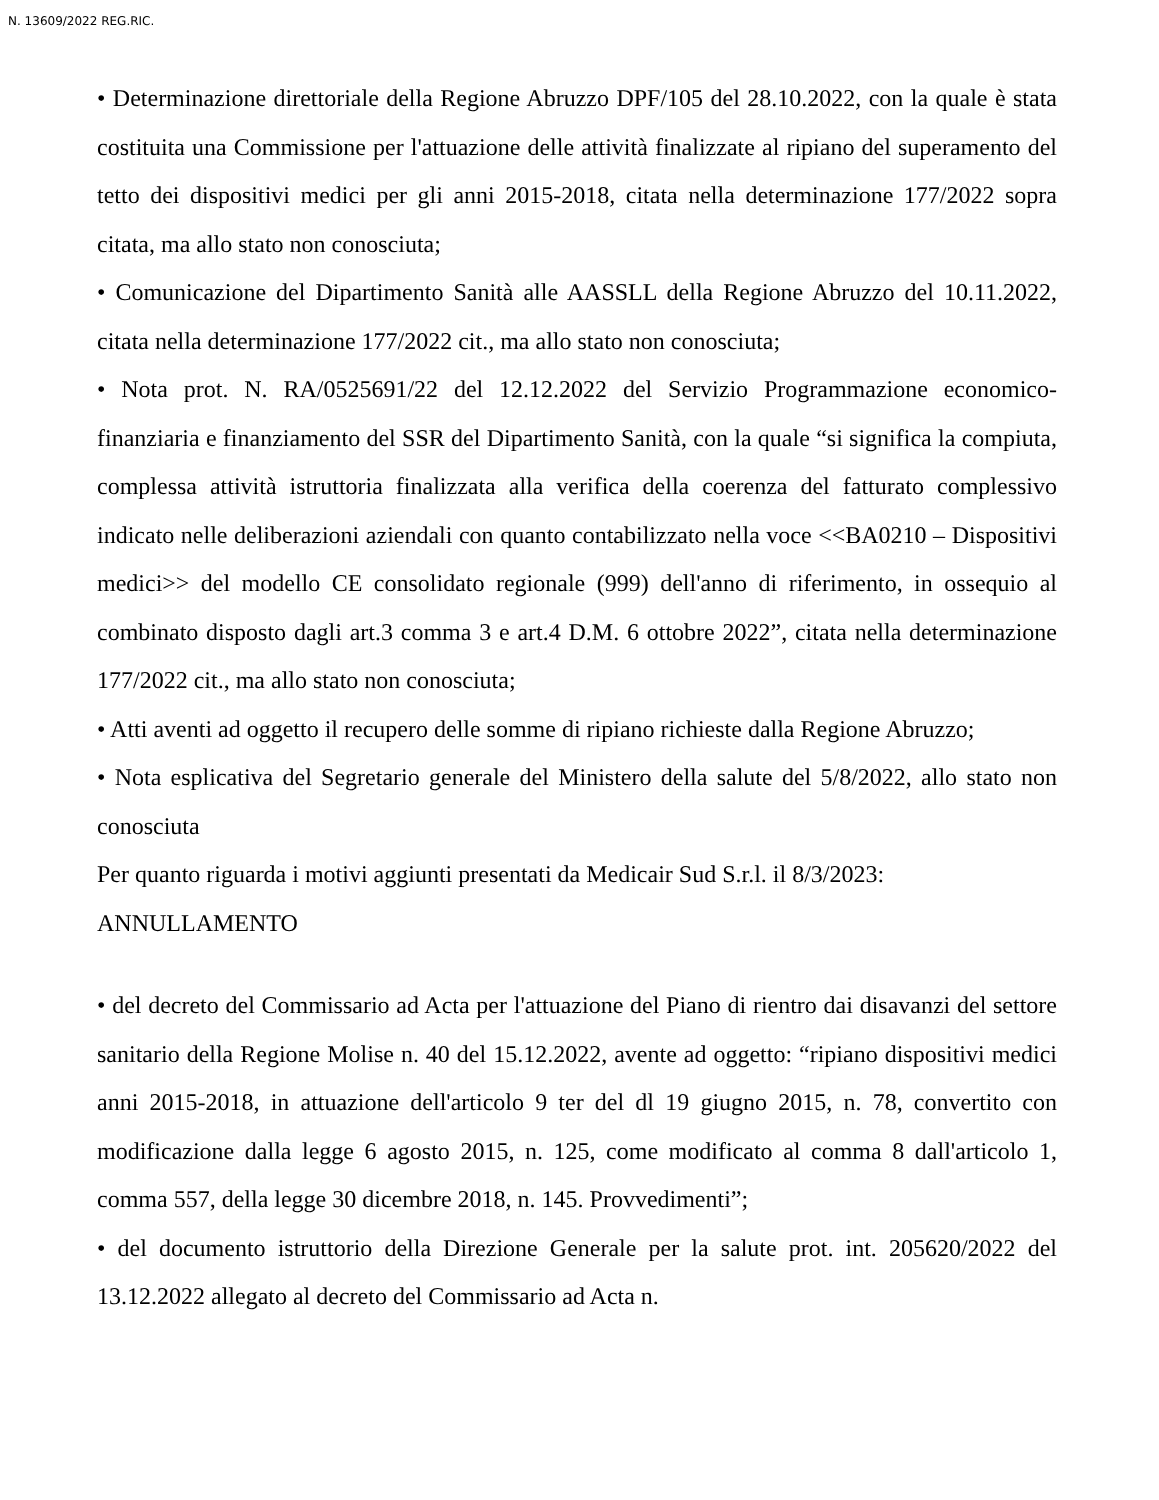N. 13609/2022 REG.RIC.
• Determinazione direttoriale della Regione Abruzzo DPF/105 del 28.10.2022, con la quale è stata costituita una Commissione per l'attuazione delle attività finalizzate al ripiano del superamento del tetto dei dispositivi medici per gli anni 2015-2018, citata nella determinazione 177/2022 sopra citata, ma allo stato non conosciuta;
• Comunicazione del Dipartimento Sanità alle AASSLL della Regione Abruzzo del 10.11.2022, citata nella determinazione 177/2022 cit., ma allo stato non conosciuta;
• Nota prot. N. RA/0525691/22 del 12.12.2022 del Servizio Programmazione economico-finanziaria e finanziamento del SSR del Dipartimento Sanità, con la quale “si significa la compiuta, complessa attività istruttoria finalizzata alla verifica della coerenza del fatturato complessivo indicato nelle deliberazioni aziendali con quanto contabilizzato nella voce <<BA0210 – Dispositivi medici>> del modello CE consolidato regionale (999) dell'anno di riferimento, in ossequio al combinato disposto dagli art.3 comma 3 e art.4 D.M. 6 ottobre 2022”, citata nella determinazione 177/2022 cit., ma allo stato non conosciuta;
• Atti aventi ad oggetto il recupero delle somme di ripiano richieste dalla Regione Abruzzo;
• Nota esplicativa del Segretario generale del Ministero della salute del 5/8/2022, allo stato non conosciuta
Per quanto riguarda i motivi aggiunti presentati da Medicair Sud S.r.l. il 8/3/2023:
ANNULLAMENTO
• del decreto del Commissario ad Acta per l'attuazione del Piano di rientro dai disavanzi del settore sanitario della Regione Molise n. 40 del 15.12.2022, avente ad oggetto: “ripiano dispositivi medici anni 2015-2018, in attuazione dell'articolo 9 ter del dl 19 giugno 2015, n. 78, convertito con modificazione dalla legge 6 agosto 2015, n. 125, come modificato al comma 8 dall'articolo 1, comma 557, della legge 30 dicembre 2018, n. 145. Provvedimenti”;
• del documento istruttorio della Direzione Generale per la salute prot. int. 205620/2022 del 13.12.2022 allegato al decreto del Commissario ad Acta n.